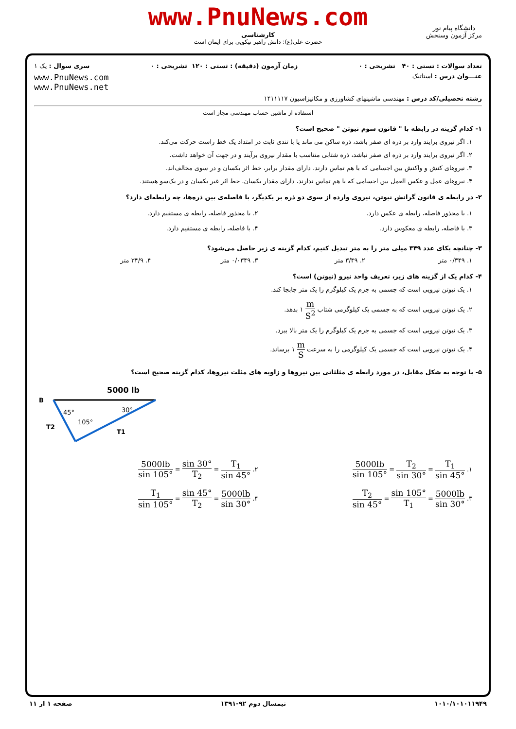www.PnuNews.com
کارشناسی
حضرت علی(ع): دانش راهبر نیکویی برای ایمان است
دانشگاه پیام نور
مرکز آزمون وسنجش
تعداد سوالات : تستی : ۴۰ تشریحی : ۰ زمان آزمون (دقیقه) : تستی : ۱۲۰ تشریحی : ۰ سری سوال : یک ۱
عنـــوان درس : استاتیک www.PnuNews.com
www.PnuNews.net
رشته تحصیلی/کد درس : مهندسی ماشینهای کشاورزی و مکانیزاسیون ۱۴۱۱۱۱۷
استفاده از ماشین حساب مهندسی مجاز است
۱- کدام گزینه در رابطه با " قانون سوم نیوتن " صحیح است؟
۱. اگر نیروی برایند وارد بر ذره ای صفر باشد، ذره ساکن می ماند یا با تندی ثابت در امتداد یک خط راست حرکت می‌کند.
۲. اگر نیروی برایند وارد بر ذره ای صفر نباشد، ذره شتابی متناسب با مقدار نیروی برآیند و در جهت آن خواهد داشت.
۳. نیروهای کنش و واکنش بین اجسامی که با هم تماس دارند، دارای مقدار برابر، خط اثر یکسان و در سوی مخالف‌اند.
۴. نیروهای عمل و عکس العمل بین اجسامی که با هم تماس ندارند، دارای مقدار یکسان، خط اثر غیر یکسان و در یک‌سو هستند.
۲- در رابطه ی قانون گرانش نیوتن، نیروی وارده از سوی دو ذره بر یکدیگر، با فاصله‌ی بین ذره‌ها، چه رابطه‌ای دارد؟
۱. با مجذور فاصله، رابطه ی عکس دارد.
۲. با مجذور فاصله، رابطه ی مستقیم دارد.
۳. با فاصله، رابطه ی معکوس دارد.
۴. با فاصله، رابطه ی مستقیم دارد.
۳- چنانچه یکای عدد ۳۴۹ میلی متر را به متر تبدیل کنیم، کدام گزینه ی زیر حاصل می‌شود؟
۱. ۰/۳۴۹ متر ۲. ۳/۴۹ متر ۳. ۰/۰۳۴۹ متر ۴. ۳۴/۹ متر
۴- کدام یک از گزینه های زیر، تعریف واحد نیرو (نیوتن) است؟
۱. یک نیوتن نیرویی است که جسمی به جرم یک کیلوگرم را یک متر جابجا کند.
۲. یک نیوتن نیرویی است که به جسمی یک کیلوگرمی شتاب m S<sup>2</sup> ۱ بدهد.
۳. یک نیوتن نیرویی است که جسمی به جرم یک کیلوگرم را یک متر بالا ببرد.
۴. یک نیوتن نیرویی است که جسمی یک کیلوگرمی را به سرعت m S ۱ برساند.
۵- با توجه به شکل مقابل، در مورد رابطه ی مثلثاتی بین نیروها و زاویه های مثلث نیروها، کدام گزینه صحیح است؟
5000 lb
B
45°
30°
105°
T2
T1
۱. T<sub>1</sub> sin 45° = T<sub>2</sub> sin 30° = 5000lb sin 105°
۲. T<sub>1</sub> sin 45° = sin 30° T<sub>2</sub> = 5000lb sin 105°
۳. 5000lb sin 30° = sin 105° T<sub>1</sub> = T<sub>2</sub> sin 45°
۴. 5000lb sin 30° = sin 45° T<sub>2</sub> = T<sub>1</sub> sin 105°
۱۰۱۰/۱۰۱۰۱۱۹۴۹ نیمسال دوم ۹۲-۱۳۹۱ صفحه ۱ از ۱۱